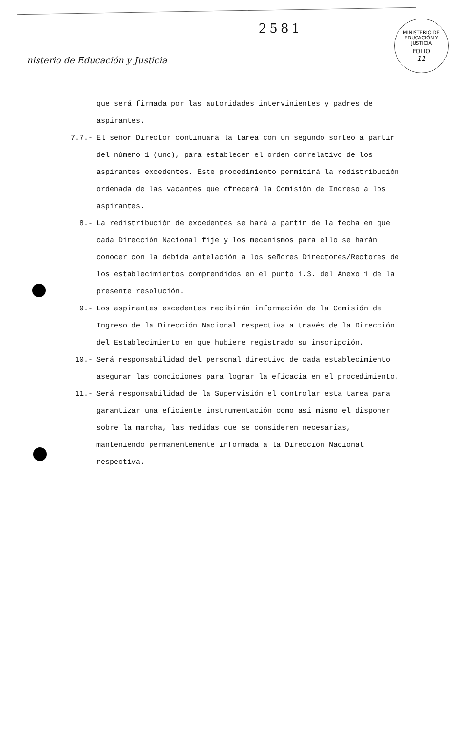nisterio de Educación y Justicia
2581
MINISTERIO DE EDUCACIÓN Y JUSTICIA
FOLIO
11
que será firmada por las autoridades intervinientes y padres de aspirantes.
7.7.- El señor Director continuará la tarea con un segundo sorteo a partir del número 1 (uno), para establecer el orden correlativo de los aspirantes excedentes. Este procedimiento permitirá la redistribución ordenada de las vacantes que ofrecerá la Comisión de Ingreso a los aspirantes.
8.- La redistribución de excedentes se hará a partir de la fecha en que cada Dirección Nacional fije y los mecanismos para ello se harán conocer con la debida antelación a los señores Directores/Rectores de los establecimientos comprendidos en el punto 1.3. del Anexo 1 de la presente resolución.
9.- Los aspirantes excedentes recibirán información de la Comisión de Ingreso de la Dirección Nacional respectiva a través de la Dirección del Establecimiento en que hubiere registrado su inscripción.
10.- Será responsabilidad del personal directivo de cada establecimiento asegurar las condiciones para lograr la eficacia en el procedimiento.
11.- Será responsabilidad de la Supervisión el controlar esta tarea para garantizar una eficiente instrumentación como así mismo el disponer sobre la marcha, las medidas que se consideren necesarias, manteniendo permanentemente informada a la Dirección Nacional respectiva.